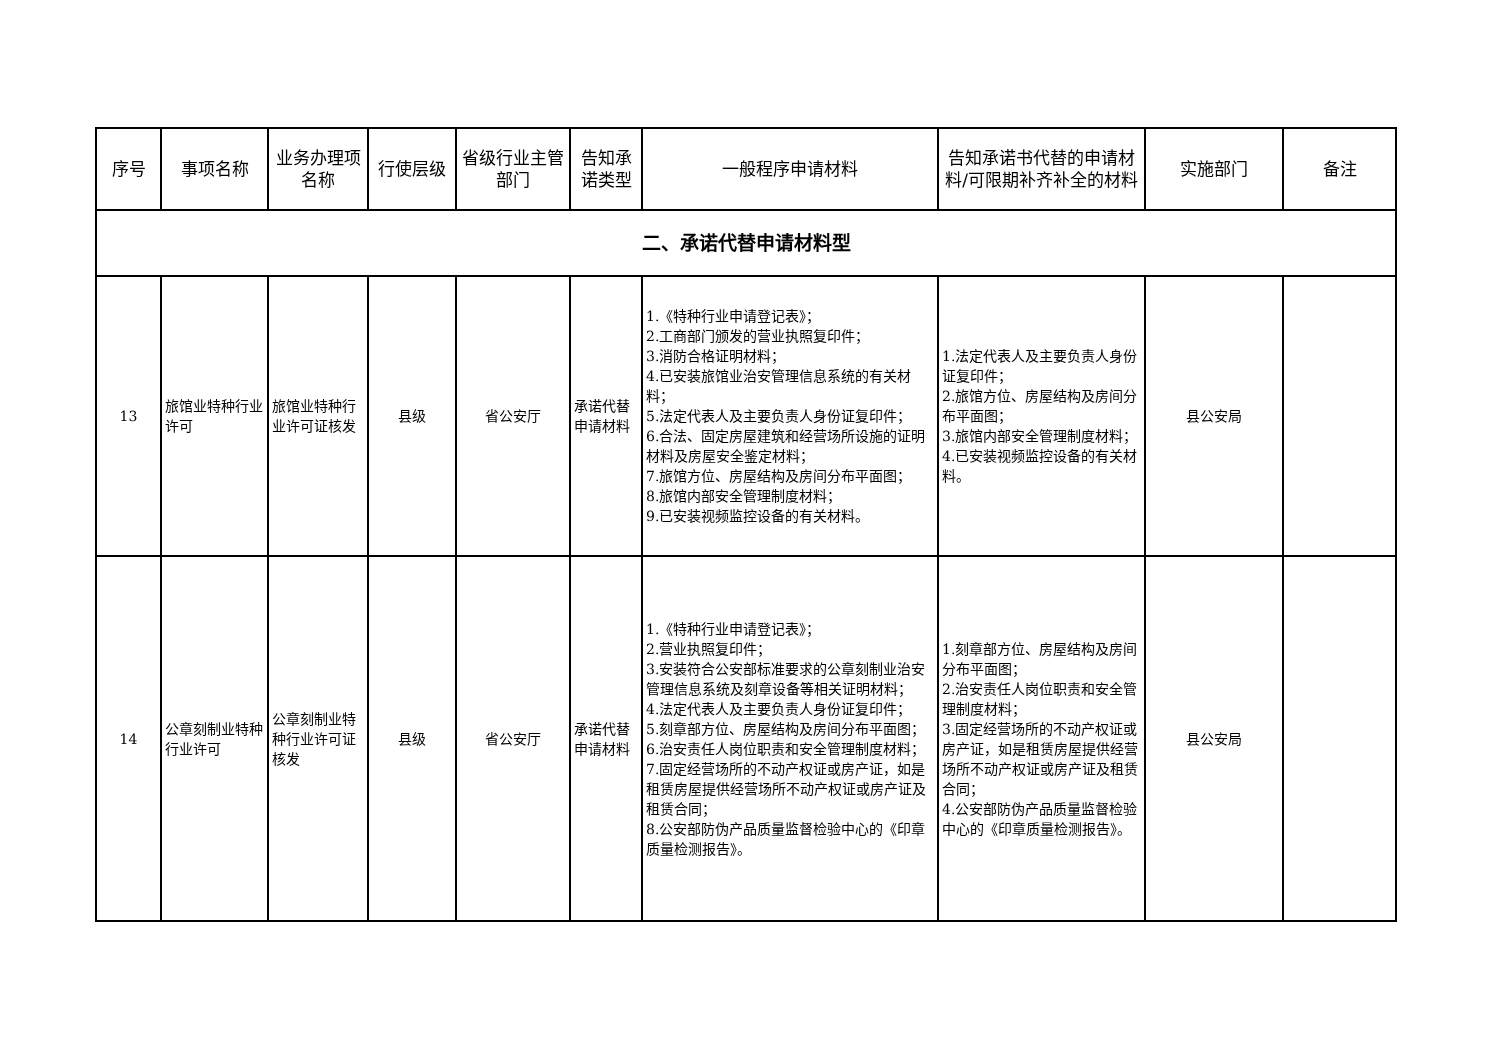| 序号 | 事项名称 | 业务办理项名称 | 行使层级 | 省级行业主管部门 | 告知承诺类型 | 一般程序申请材料 | 告知承诺书代替的申请材料/可限期补齐补全的材料 | 实施部门 | 备注 |
| --- | --- | --- | --- | --- | --- | --- | --- | --- | --- |
| 二、承诺代替申请材料型 | | | | | | | | | |
| 13 | 旅馆业特种行业许可 | 旅馆业特种行业许可证核发 | 县级 | 省公安厅 | 承诺代替申请材料 | 1.《特种行业申请登记表》； 2.工商部门颁发的营业执照复印件； 3.消防合格证明材料； 4.已安装旅馆业治安管理信息系统的有关材料； 5.法定代表人及主要负责人身份证复印件； 6.合法、固定房屋建筑和经营场所设施的证明材料及房屋安全鉴定材料； 7.旅馆方位、房屋结构及房间分布平面图； 8.旅馆内部安全管理制度材料； 9.已安装视频监控设备的有关材料。 | 1.法定代表人及主要负责人身份证复印件； 2.旅馆方位、房屋结构及房间分布平面图； 3.旅馆内部安全管理制度材料； 4.已安装视频监控设备的有关材料。 | 县公安局 | |
| 14 | 公章刻制业特种行业许可 | 公章刻制业特种行业许可证核发 | 县级 | 省公安厅 | 承诺代替申请材料 | 1.《特种行业申请登记表》； 2.营业执照复印件； 3.安装符合公安部标准要求的公章刻制业治安管理信息系统及刻章设备等相关证明材料； 4.法定代表人及主要负责人身份证复印件； 5.刻章部方位、房屋结构及房间分布平面图； 6.治安责任人岗位职责和安全管理制度材料； 7.固定经营场所的不动产权证或房产证，如是租赁房屋提供经营场所不动产权证或房产证及租赁合同； 8.公安部防伪产品质量监督检验中心的《印章质量检测报告》。 | 1.刻章部方位、房屋结构及房间分布平面图； 2.治安责任人岗位职责和安全管理制度材料； 3.固定经营场所的不动产权证或房产证，如是租赁房屋提供经营场所不动产权证或房产证及租赁合同； 4.公安部防伪产品质量监督检验中心的《印章质量检测报告》。 | 县公安局 | |